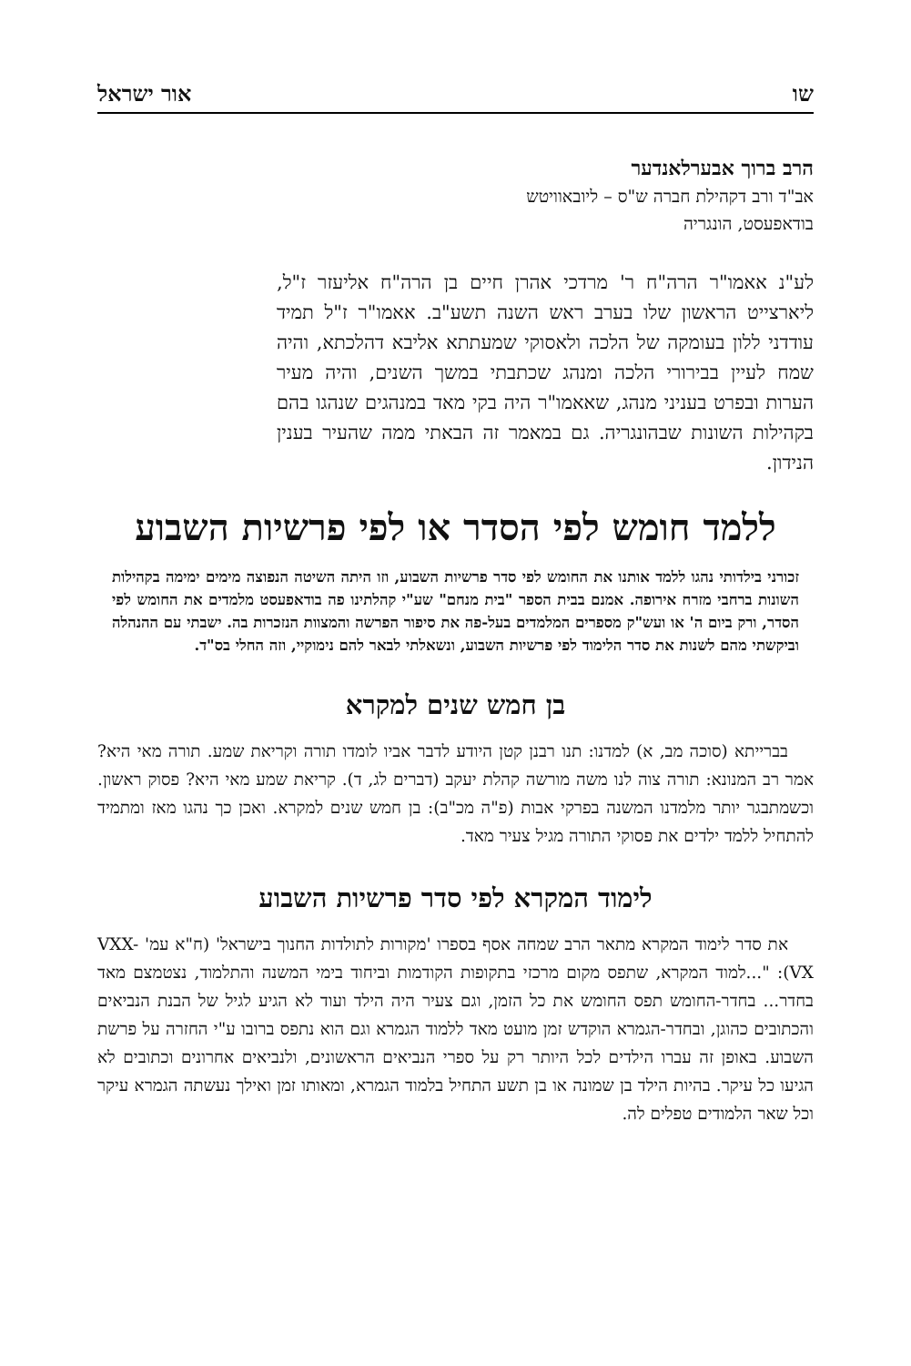שו אור ישראל
הרב ברוך אבערלאנדער
אב"ד ורב דקהילת חברה ש"ס – ליובאוויטש
בודאפעסט, הונגריה
לע"נ אאמו"ר הרה"ח ר' מרדכי אהרן חיים בן הרה"ח אליעזר ז"ל, ליארצייט הראשון שלו בערב ראש השנה תשע"ב. אאמו"ר ז"ל תמיד עודדני ללון בעומקה של הלכה ולאסוקי שמעתתא אליבא דהלכתא, והיה שמח לעיין בבירורי הלכה ומנהג שכתבתי במשך השנים, והיה מעיר הערות ובפרט בעניני מנהג, שאאמו"ר היה בקי מאד במנהגים שנהגו בהם בקהילות השונות שבהונגריה. גם במאמר זה הבאתי ממה שהעיר בענין הנידון.
ללמד חומש לפי הסדר או לפי פרשיות השבוע
זכורני בילדותי נהגו ללמד אותנו את החומש לפי סדר פרשיות השבוע, וזו היתה השיטה הנפוצה מימים ימימה בקהילות השונות ברחבי מזרח אירופה. אמנם בבית הספר "בית מנחם" שע"י קהלתינו פה בודאפעסט מלמדים את החומש לפי הסדר, ורק ביום ה' או ועש"ק מספרים המלמדים בעל-פה את סיפור הפרשה והמצוות הנזכרות בה. ישבתי עם ההנהלה וביקשתי מהם לשנות את סדר הלימוד לפי פרשיות השבוע, ונשאלתי לבאר להם נימוקיי, וזה החלי בס"ד.
בן חמש שנים למקרא
בברייתא (סוכה מב, א) למדנו: תנו רבנן קטן היודע לדבר אביו לומדו תורה וקריאת שמע. תורה מאי היא? אמר רב המנונא: תורה צוה לנו משה מורשה קהלת יעקב (דברים לג, ד). קריאת שמע מאי היא? פסוק ראשון. וכשמתבגר יותר מלמדנו המשנה בפרקי אבות (פ"ה מכ"ב): בן חמש שנים למקרא. ואכן כך נהגו מאז ומתמיד להתחיל ללמד ילדים את פסוקי התורה מגיל צעיר מאד.
לימוד המקרא לפי סדר פרשיות השבוע
את סדר לימוד המקרא מתאר הרב שמחה אסף בספרו 'מקורות לתולדות החנוך בישראל' (ח"א עמ' VXX-VX): "...למוד המקרא, שתפס מקום מרכזי בתקופות הקודמות וביחוד בימי המשנה והתלמוד, נצטמצם מאד בחדר... בחדר-החומש תפס החומש את כל הזמן, וגם צעיר היה הילד ועוד לא הגיע לגיל של הבנת הנביאים והכתובים כהוגן, ובחדר-הגמרא הוקדש זמן מועט מאד ללמוד הגמרא וגם הוא נתפס ברובו ע"י החזרה על פרשת השבוע. באופן זה עברו הילדים לכל היותר רק על ספרי הנביאים הראשונים, ולנביאים אחרונים וכתובים לא הגיעו כל עיקר. בהיות הילד בן שמונה או בן תשע התחיל בלמוד הגמרא, ומאותו זמן ואילך נעשתה הגמרא עיקר וכל שאר הלמודים טפלים לה.